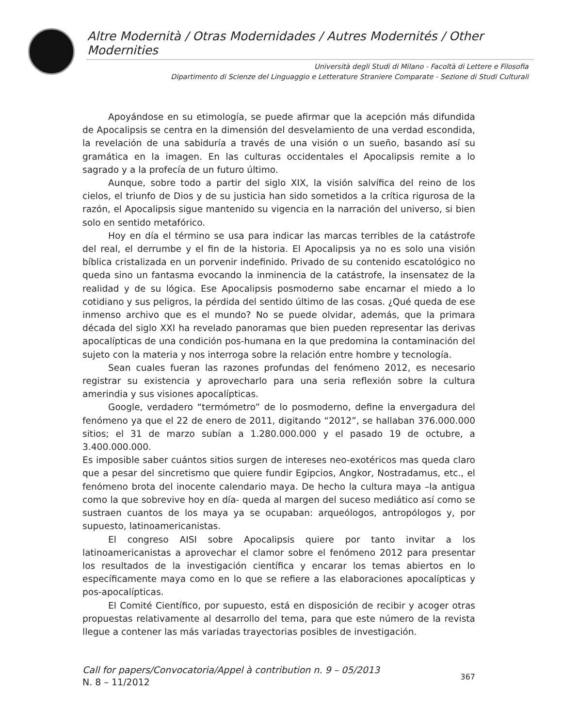Altre Modernità / Otras Modernidades / Autres Modernités / Other Modernities
Università degli Studi di Milano - Facoltà di Lettere e Filosofia
Dipartimento di Scienze del Linguaggio e Letterature Straniere Comparate - Sezione di Studi Culturali
Apoyándose en su etimología, se puede afirmar que la acepción más difundida de Apocalipsis se centra en la dimensión del desvelamiento de una verdad escondida, la revelación de una sabiduría a través de una visión o un sueño, basando así su gramática en la imagen. En las culturas occidentales el Apocalipsis remite a lo sagrado y a la profecía de un futuro último.
Aunque, sobre todo a partir del siglo XIX, la visión salvífica del reino de los cielos, el triunfo de Dios y de su justicia han sido sometidos a la crítica rigurosa de la razón, el Apocalipsis sigue mantenido su vigencia en la narración del universo, si bien solo en sentido metafórico.
Hoy en día el término se usa para indicar las marcas terribles de la catástrofe del real, el derrumbe y el fin de la historia. El Apocalipsis ya no es solo una visión bíblica cristalizada en un porvenir indefinido. Privado de su contenido escatológico no queda sino un fantasma evocando la inminencia de la catástrofe, la insensatez de la realidad y de su lógica. Ese Apocalipsis posmoderno sabe encarnar el miedo a lo cotidiano y sus peligros, la pérdida del sentido último de las cosas. ¿Qué queda de ese inmenso archivo que es el mundo? No se puede olvidar, además, que la primara década del siglo XXI ha revelado panoramas que bien pueden representar las derivas apocalípticas de una condición pos-humana en la que predomina la contaminación del sujeto con la materia y nos interroga sobre la relación entre hombre y tecnología.
Sean cuales fueran las razones profundas del fenómeno 2012, es necesario registrar su existencia y aprovecharlo para una seria reflexión sobre la cultura amerindia y sus visiones apocalípticas.
Google, verdadero “termómetro” de lo posmoderno, define la envergadura del fenómeno ya que el 22 de enero de 2011, digitando “2012”, se hallaban 376.000.000 sitios; el 31 de marzo subían a 1.280.000.000 y el pasado 19 de octubre, a 3.400.000.000.
Es imposible saber cuántos sitios surgen de intereses neo-exotéricos mas queda claro que a pesar del sincretismo que quiere fundir Egipcios, Angkor, Nostradamus, etc., el fenómeno brota del inocente calendario maya. De hecho la cultura maya –la antigua como la que sobrevive hoy en día- queda al margen del suceso mediático así como se sustraen cuantos de los maya ya se ocupaban: arqueólogos, antropólogos y, por supuesto, latinoamericanistas.
El congreso AISI sobre Apocalipsis quiere por tanto invitar a los latinoamericanistas a aprovechar el clamor sobre el fenómeno 2012 para presentar los resultados de la investigación científica y encarar los temas abiertos en lo específicamente maya como en lo que se refiere a las elaboraciones apocalípticas y pos-apocalípticas.
El Comité Científico, por supuesto, está en disposición de recibir y acoger otras propuestas relativamente al desarrollo del tema, para que este número de la revista llegue a contener las más variadas trayectorias posibles de investigación.
Call for papers/Convocatoria/Appel à contribution n. 9 – 05/2013
N. 8 – 11/2012
367